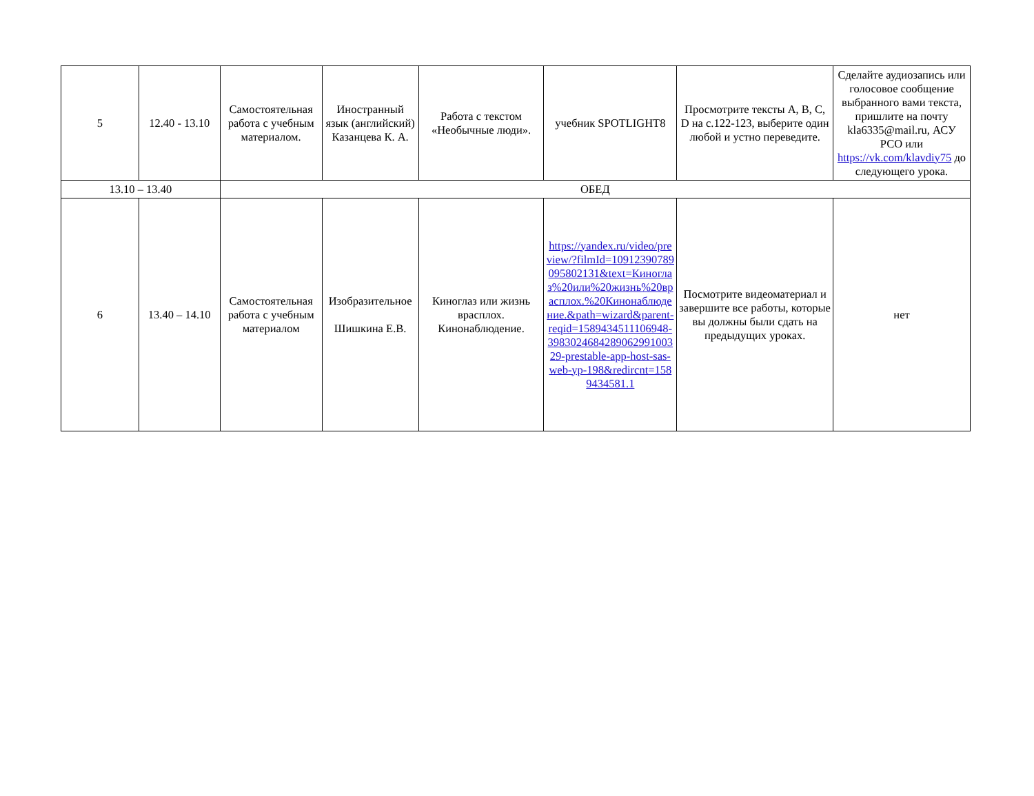| 5 | 12.40 - 13.10 | Самостоятельная работа с учебным материалом. | Иностранный язык (английский) Казанцева К. А. | Работа с текстом «Необычные люди». | учебник SPOTLIGHT8 | Просмотрите тексты A, B, C, D на с.122-123, выберите один любой и устно переведите. | Сделайте аудиозапись или голосовое сообщение выбранного вами текста, пришлите на почту kla6335@mail.ru, АСУ РСО или https://vk.com/klavdiy75 до следующего урока. |
| 13.10 – 13.40 | | ОБЕД | | | | | |
| 6 | 13.40 – 14.10 | Самостоятельная работа с учебным материалом | Изобразительное Шишкина Е.В. | Киноглаз или жизнь врасплох. Кинонаблюдение. | https://yandex.ru/video/preview/?filmId=10912390789095802131&text=Киноглаз%20или%20жизнь%20врасплох.%20Кинонаблюдение.&path=wizard&parent-reqid=1589434511106948-398302468428906299100329-prestable-app-host-sas-web-yp-198&redircnt=1589434581.1 | Посмотрите видеоматериал и завершите все работы, которые вы должны были сдать на предыдущих уроках. | нет |